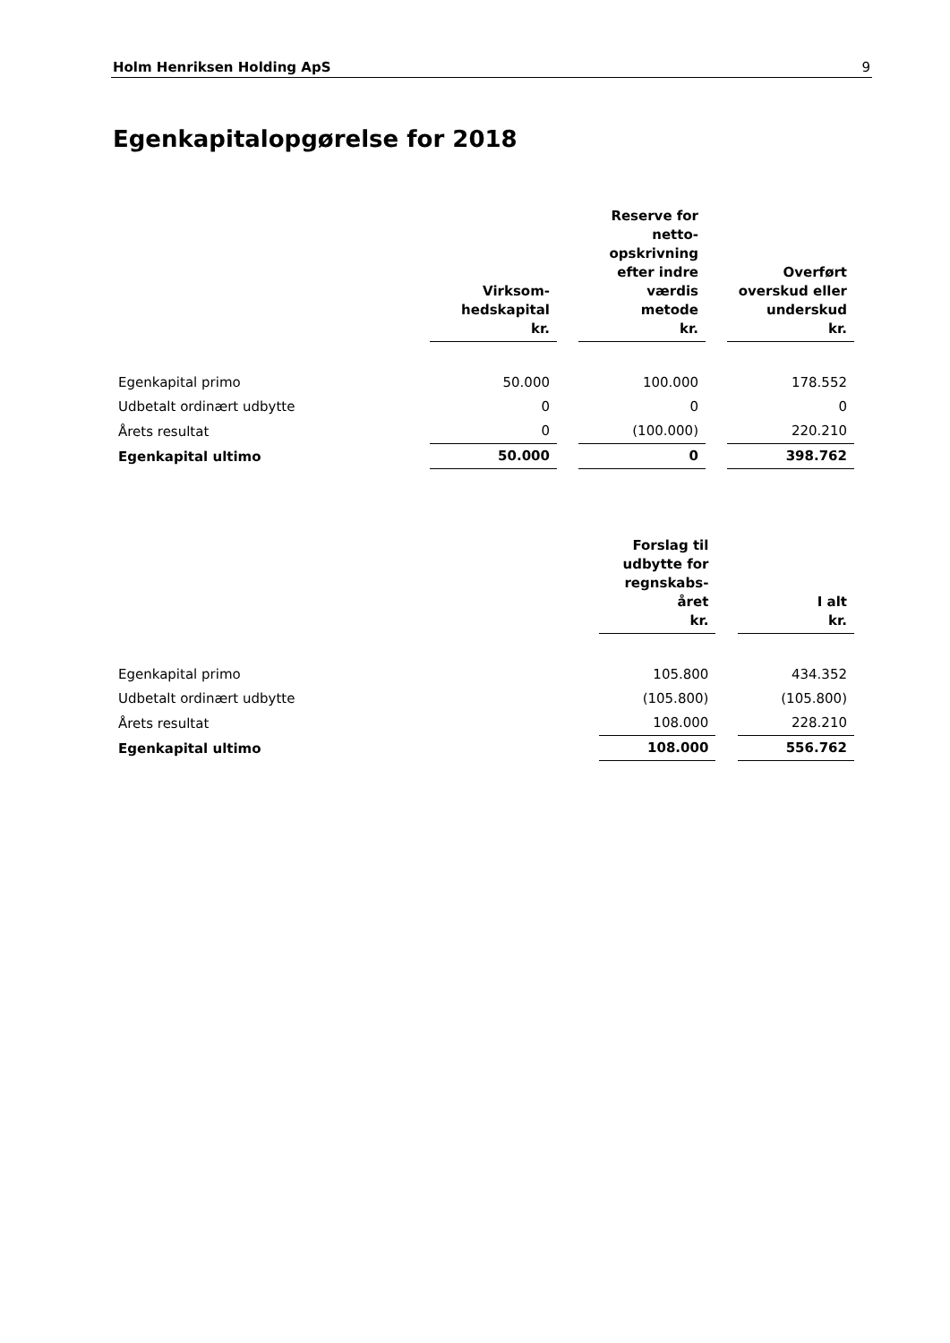Holm Henriksen Holding ApS 9
Egenkapitalopgørelse for 2018
| | Virksom- hedskapital kr. | | Reserve for netto- opskrivning efter indre værdis metode kr. | | Overført overskud eller underskud kr. |
| --- | --- | --- | --- | --- | --- |
| Egenkapital primo | 50.000 | | 100.000 | | 178.552 |
| Udbetalt ordinært udbytte | 0 | | 0 | | 0 |
| Årets resultat | 0 | | (100.000) | | 220.210 |
| Egenkapital ultimo | 50.000 | | 0 | | 398.762 |
| | Forslag til udbytte for regnskabs- året kr. | | I alt kr. |
| --- | --- | --- | --- |
| Egenkapital primo | 105.800 | | 434.352 |
| Udbetalt ordinært udbytte | (105.800) | | (105.800) |
| Årets resultat | 108.000 | | 228.210 |
| Egenkapital ultimo | 108.000 | | 556.762 |